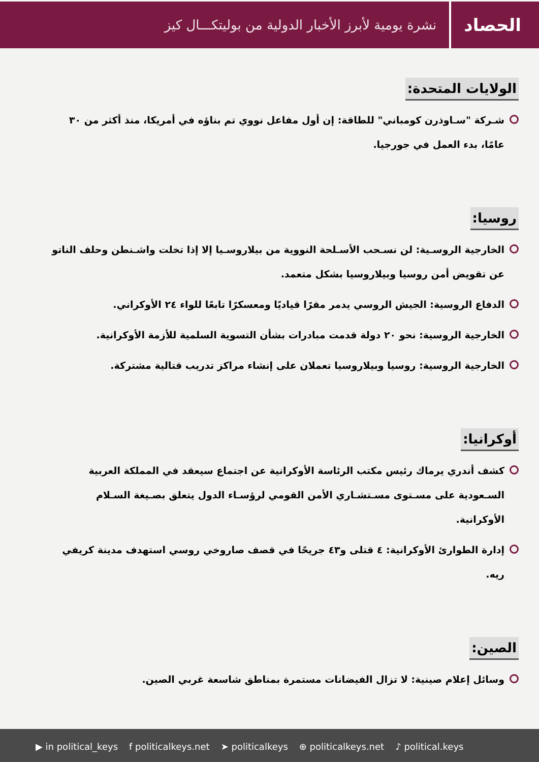الحصاد
نشرة يومية لأبرز الأخبار الدولية من بوليتكـــال كيز
الولايات المتحدة:
شـركة "سـاوذرن كومباني" للطاقة: إن أول مفاعل نووي تم بناؤه في أمريكا، منذ أكثر من ٣٠ عامًا، بدء العمل في جورجيا.
روسيا:
الخارجية الروسـية: لن نسـحب الأسـلحة النووية من بيلاروسـيا إلا إذا تخلت واشـنطن وحلف الناتو عن تقويض أمن روسيا وبيلاروسيا بشكل متعمد.
الدفاع الروسية: الجيش الروسي يدمر مقرًا قياديًا ومعسكرًا تابعًا للواء ٢٤ الأوكراني.
الخارجية الروسية: نحو ٢٠ دولة قدمت مبادرات بشأن التسوية السلمية للأزمة الأوكرانية.
الخارجية الروسية: روسيا وبيلاروسيا تعملان على إنشاء مراكز تدريب قتالية مشتركة.
أوكرانيا:
كشف أندري يرماك رئيس مكتب الرئاسة الأوكرانية عن اجتماع سيعقد في المملكة العربية السـعودية على مسـتوى مسـتشـاري الأمن القومي لرؤسـاء الدول يتعلق بصـيغة السـلام الأوكرانية.
إدارة الطوارئ الأوكرانية: ٤ قتلى و٤٣ جريحًا في قصف صاروخي روسي استهدف مدينة كريفي ريه.
الصين:
وسائل إعلام صينية: لا تزال الفيضانات مستمرة بمناطق شاسعة غربي الصين.
▶ in political_keys f politicalkeys.net ➤ politicalkeys ⊕ politicalkeys.net ♪ political.keys